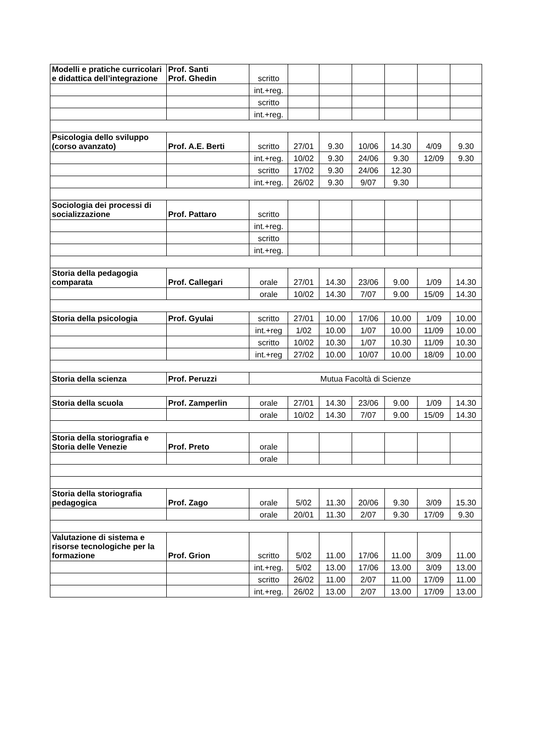| Modelli e pratiche curricolari e didattica dell’integrazione | Prof. Santi Prof. Ghedin | scritto | | | | | | |
| | | int.+reg. | | | | | | |
| | | scritto | | | | | | |
| | | int.+reg. | | | | | | |
| Psicologia dello sviluppo (corso avanzato) | Prof. A.E. Berti | scritto | 27/01 | 9.30 | 10/06 | 14.30 | 4/09 | 9.30 |
| | | int.+reg. | 10/02 | 9.30 | 24/06 | 9.30 | 12/09 | 9.30 |
| | | scritto | 17/02 | 9.30 | 24/06 | 12.30 | | |
| | | int.+reg. | 26/02 | 9.30 | 9/07 | 9.30 | | |
| Sociologia dei processi di socializzazione | Prof. Pattaro | scritto | | | | | | |
| | | int.+reg. | | | | | | |
| | | scritto | | | | | | |
| | | int.+reg. | | | | | | |
| Storia della pedagogia comparata | Prof. Callegari | orale | 27/01 | 14.30 | 23/06 | 9.00 | 1/09 | 14.30 |
| | | orale | 10/02 | 14.30 | 7/07 | 9.00 | 15/09 | 14.30 |
| Storia della psicologia | Prof. Gyulai | scritto | 27/01 | 10.00 | 17/06 | 10.00 | 1/09 | 10.00 |
| | | int.+reg | 1/02 | 10.00 | 1/07 | 10.00 | 11/09 | 10.00 |
| | | scritto | 10/02 | 10.30 | 1/07 | 10.30 | 11/09 | 10.30 |
| | | int.+reg | 27/02 | 10.00 | 10/07 | 10.00 | 18/09 | 10.00 |
| Storia della scienza | Prof. Peruzzi | Mutua Facoltà di Scienze | | | | | | |
| Storia della scuola | Prof. Zamperlin | orale | 27/01 | 14.30 | 23/06 | 9.00 | 1/09 | 14.30 |
| | | orale | 10/02 | 14.30 | 7/07 | 9.00 | 15/09 | 14.30 |
| Storia della storiografia e Storia delle Venezie | Prof. Preto | orale | | | | | | |
| | | orale | | | | | | |
| Storia della storiografia pedagogica | Prof. Zago | orale | 5/02 | 11.30 | 20/06 | 9.30 | 3/09 | 15.30 |
| | | orale | 20/01 | 11.30 | 2/07 | 9.30 | 17/09 | 9.30 |
| Valutazione di sistema e risorse tecnologiche per la formazione | Prof. Grion | scritto | 5/02 | 11.00 | 17/06 | 11.00 | 3/09 | 11.00 |
| | | int.+reg. | 5/02 | 13.00 | 17/06 | 13.00 | 3/09 | 13.00 |
| | | scritto | 26/02 | 11.00 | 2/07 | 11.00 | 17/09 | 11.00 |
| | | int.+reg. | 26/02 | 13.00 | 2/07 | 13.00 | 17/09 | 13.00 |